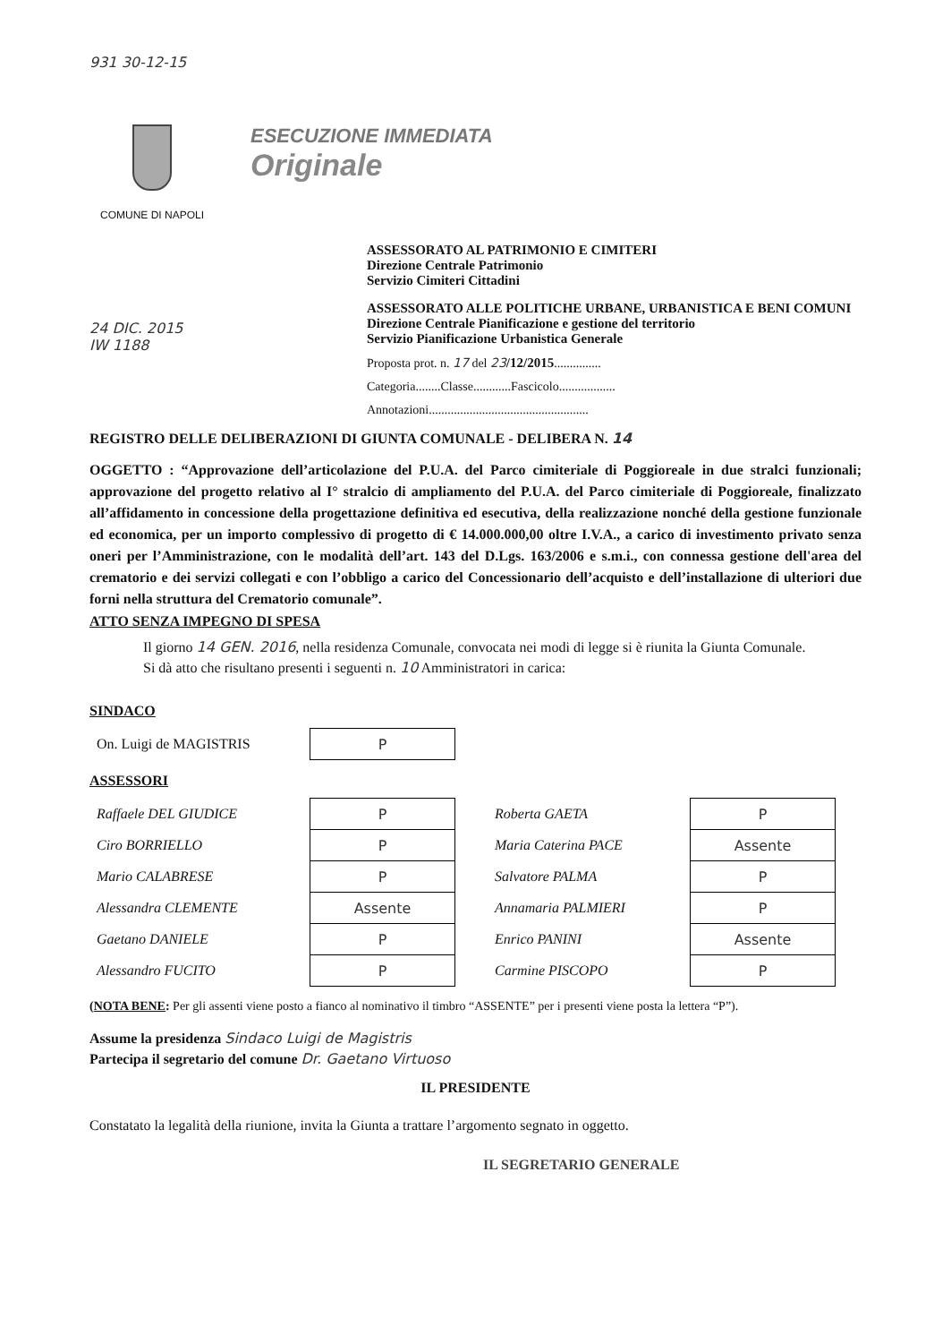931 30-12-15
COMUNE DI NAPOLI
ESECUZIONE IMMEDIATA
Originale
24 DIC. 2015
IW 1188
ASSESSORATO AL PATRIMONIO E CIMITERI
Direzione Centrale Patrimonio
Servizio Cimiteri Cittadini
ASSESSORATO ALLE POLITICHE URBANE, URBANISTICA E BENI COMUNI
Direzione Centrale Pianificazione e gestione del territorio
Servizio Pianificazione Urbanistica Generale
Proposta prot. n. 17 del 23/12/2015...............
Categoria........Classe............Fascicolo..................
Annotazioni...................................................
REGISTRO DELLE DELIBERAZIONI DI GIUNTA COMUNALE - DELIBERA N. 14
OGGETTO : “Approvazione dell’articolazione del P.U.A. del Parco cimiteriale di Poggioreale in due stralci funzionali; approvazione del progetto relativo al I° stralcio di ampliamento del P.U.A. del Parco cimiteriale di Poggioreale, finalizzato all’affidamento in concessione della progettazione definitiva ed esecutiva, della realizzazione nonché della gestione funzionale ed economica, per un importo complessivo di progetto di € 14.000.000,00 oltre I.V.A., a carico di investimento privato senza oneri per l’Amministrazione, con le modalità dell’art. 143 del D.Lgs. 163/2006 e s.m.i., con connessa gestione dell'area del crematorio e dei servizi collegati e con l’obbligo a carico del Concessionario dell’acquisto e dell’installazione di ulteriori due forni nella struttura del Crematorio comunale”.
ATTO SENZA IMPEGNO DI SPESA
Il giorno 14 GEN. 2016, nella residenza Comunale, convocata nei modi di legge si è riunita la Giunta Comunale.
Si dà atto che risultano presenti i seguenti n. 10 Amministratori in carica:
SINDACO
| On. Luigi de MAGISTRIS | P |
ASSESSORI
| Raffaele DEL GIUDICE | P | | Roberta GAETA | P |
| Ciro BORRIELLO | P | | Maria Caterina PACE | Assente |
| Mario CALABRESE | P | | Salvatore PALMA | P |
| Alessandra CLEMENTE | Assente | | Annamaria PALMIERI | P |
| Gaetano DANIELE | P | | Enrico PANINI | Assente |
| Alessandro FUCITO | P | | Carmine PISCOPO | P |
(NOTA BENE: Per gli assenti viene posto a fianco al nominativo il timbro “ASSENTE” per i presenti viene posta la lettera “P”).
Assume la presidenza Sindaco Luigi de Magistris
Partecipa il segretario del comune Dr. Gaetano Virtuoso
IL PRESIDENTE
Constatato la legalità della riunione, invita la Giunta a trattare l’argomento segnato in oggetto.
IL SEGRETARIO GENERALE